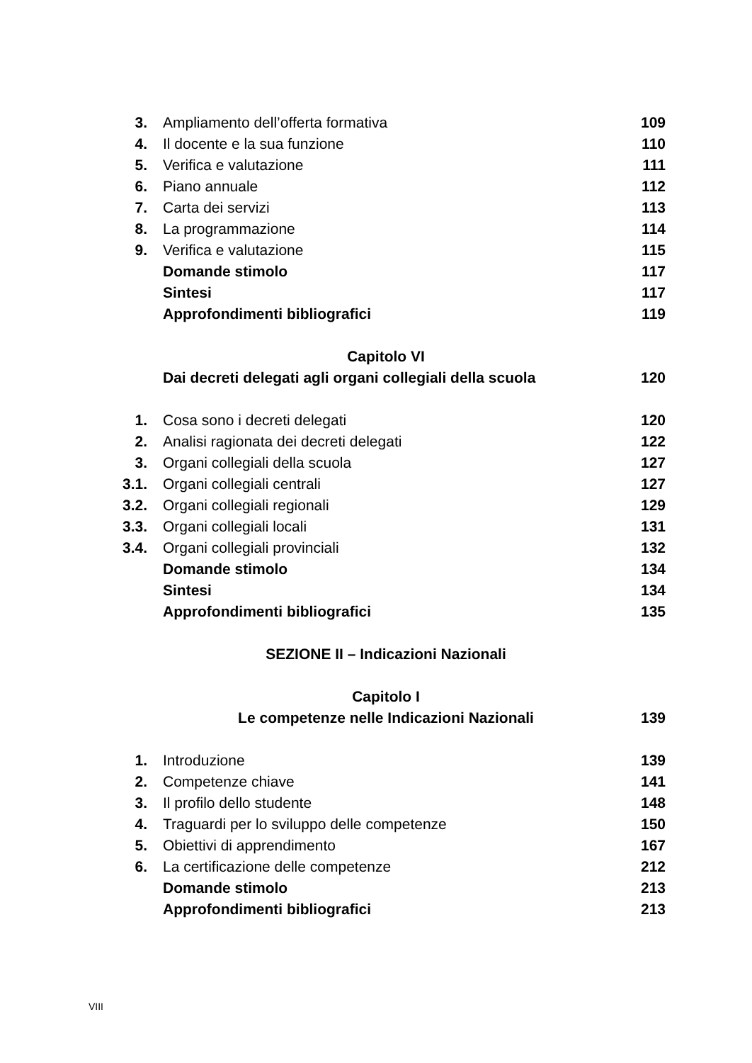| 3. | Ampliamento dell’offerta formativa | 109 |
| 4. | Il docente e la sua funzione | 110 |
| 5. | Verifica e valutazione | 111 |
| 6. | Piano annuale | 112 |
| 7. | Carta dei servizi | 113 |
| 8. | La programmazione | 114 |
| 9. | Verifica e valutazione | 115 |
| | Domande stimolo | 117 |
| | Sintesi | 117 |
| | Approfondimenti bibliografici | 119 |
| | Capitolo VI | |
| | Dai decreti delegati agli organi collegiali della scuola | 120 |
| 1. | Cosa sono i decreti delegati | 120 |
| 2. | Analisi ragionata dei decreti delegati | 122 |
| 3. | Organi collegiali della scuola | 127 |
| 3.1. | Organi collegiali centrali | 127 |
| 3.2. | Organi collegiali regionali | 129 |
| 3.3. | Organi collegiali locali | 131 |
| 3.4. | Organi collegiali provinciali | 132 |
| | Domande stimolo | 134 |
| | Sintesi | 134 |
| | Approfondimenti bibliografici | 135 |
| | SEZIONE II – Indicazioni Nazionali | |
| | Capitolo I | |
| | Le competenze nelle Indicazioni Nazionali | 139 |
| 1. | Introduzione | 139 |
| 2. | Competenze chiave | 141 |
| 3. | Il profilo dello studente | 148 |
| 4. | Traguardi per lo sviluppo delle competenze | 150 |
| 5. | Obiettivi di apprendimento | 167 |
| 6. | La certificazione delle competenze | 212 |
| | Domande stimolo | 213 |
| | Approfondimenti bibliografici | 213 |
VIII